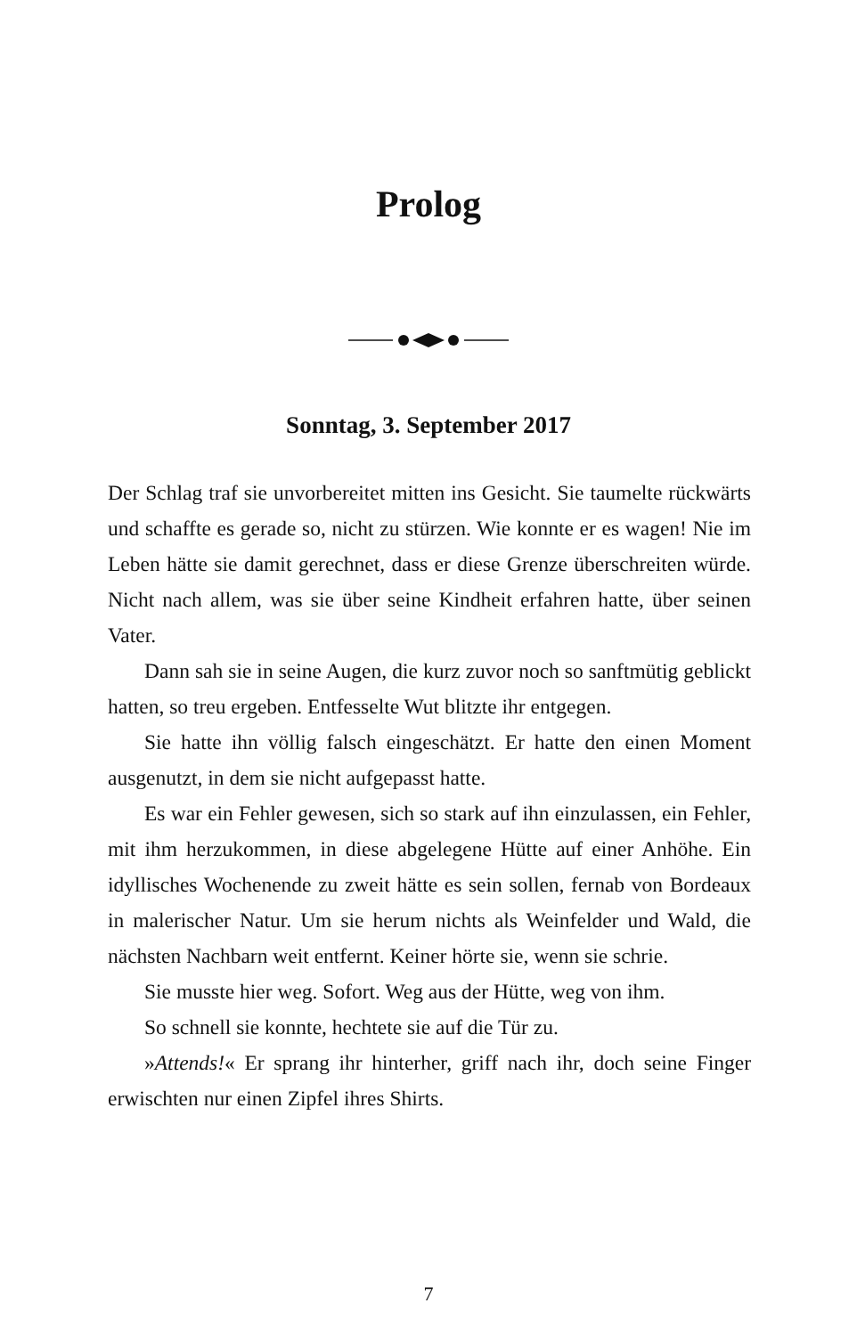Prolog
Sonntag, 3. September 2017
Der Schlag traf sie unvorbereitet mitten ins Gesicht. Sie taumelte rückwärts und schaffte es gerade so, nicht zu stürzen. Wie konnte er es wagen! Nie im Leben hätte sie damit gerechnet, dass er diese Grenze überschreiten würde. Nicht nach allem, was sie über seine Kindheit erfahren hatte, über seinen Vater.
Dann sah sie in seine Augen, die kurz zuvor noch so sanftmütig geblickt hatten, so treu ergeben. Entfesselte Wut blitzte ihr entgegen.
Sie hatte ihn völlig falsch eingeschätzt. Er hatte den einen Moment ausgenutzt, in dem sie nicht aufgepasst hatte.
Es war ein Fehler gewesen, sich so stark auf ihn einzulassen, ein Fehler, mit ihm herzukommen, in diese abgelegene Hütte auf einer Anhöhe. Ein idyllisches Wochenende zu zweit hätte es sein sollen, fernab von Bordeaux in malerischer Natur. Um sie herum nichts als Weinfelder und Wald, die nächsten Nachbarn weit entfernt. Keiner hörte sie, wenn sie schrie.
Sie musste hier weg. Sofort. Weg aus der Hütte, weg von ihm.
So schnell sie konnte, hechtete sie auf die Tür zu.
»Attends!« Er sprang ihr hinterher, griff nach ihr, doch seine Finger erwischten nur einen Zipfel ihres Shirts.
7